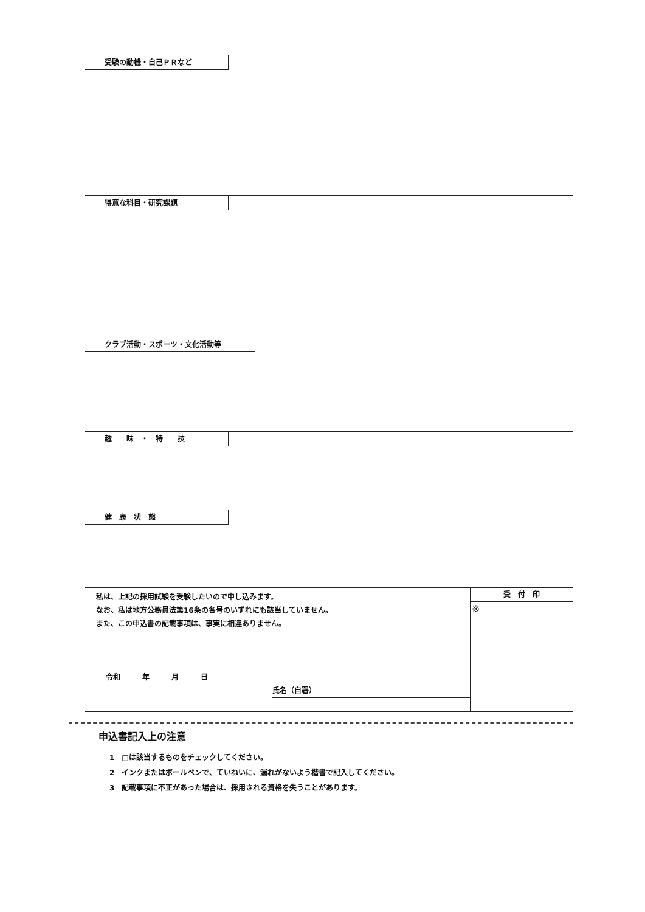受験の動機・自己ＰＲなど
得意な科目・研究課題
クラブ活動・スポーツ・文化活動等
趣　　味　・　特　　技
健　康　状　態
私は、上記の採用試験を受験したいので申し込みます。
なお、私は地方公務員法第16条の各号のいずれにも該当していません。
また、この申込書の記載事項は、事実に相違ありません。
令和　　　年　　　月　　　日
氏名（自署）
受　付　印
※
申込書記入上の注意
1　□は該当するものをチェックしてください。
2　インクまたはボールペンで、ていねいに、漏れがないよう楷書で記入してください。
3　記載事項に不正があった場合は、採用される資格を失うことがあります。